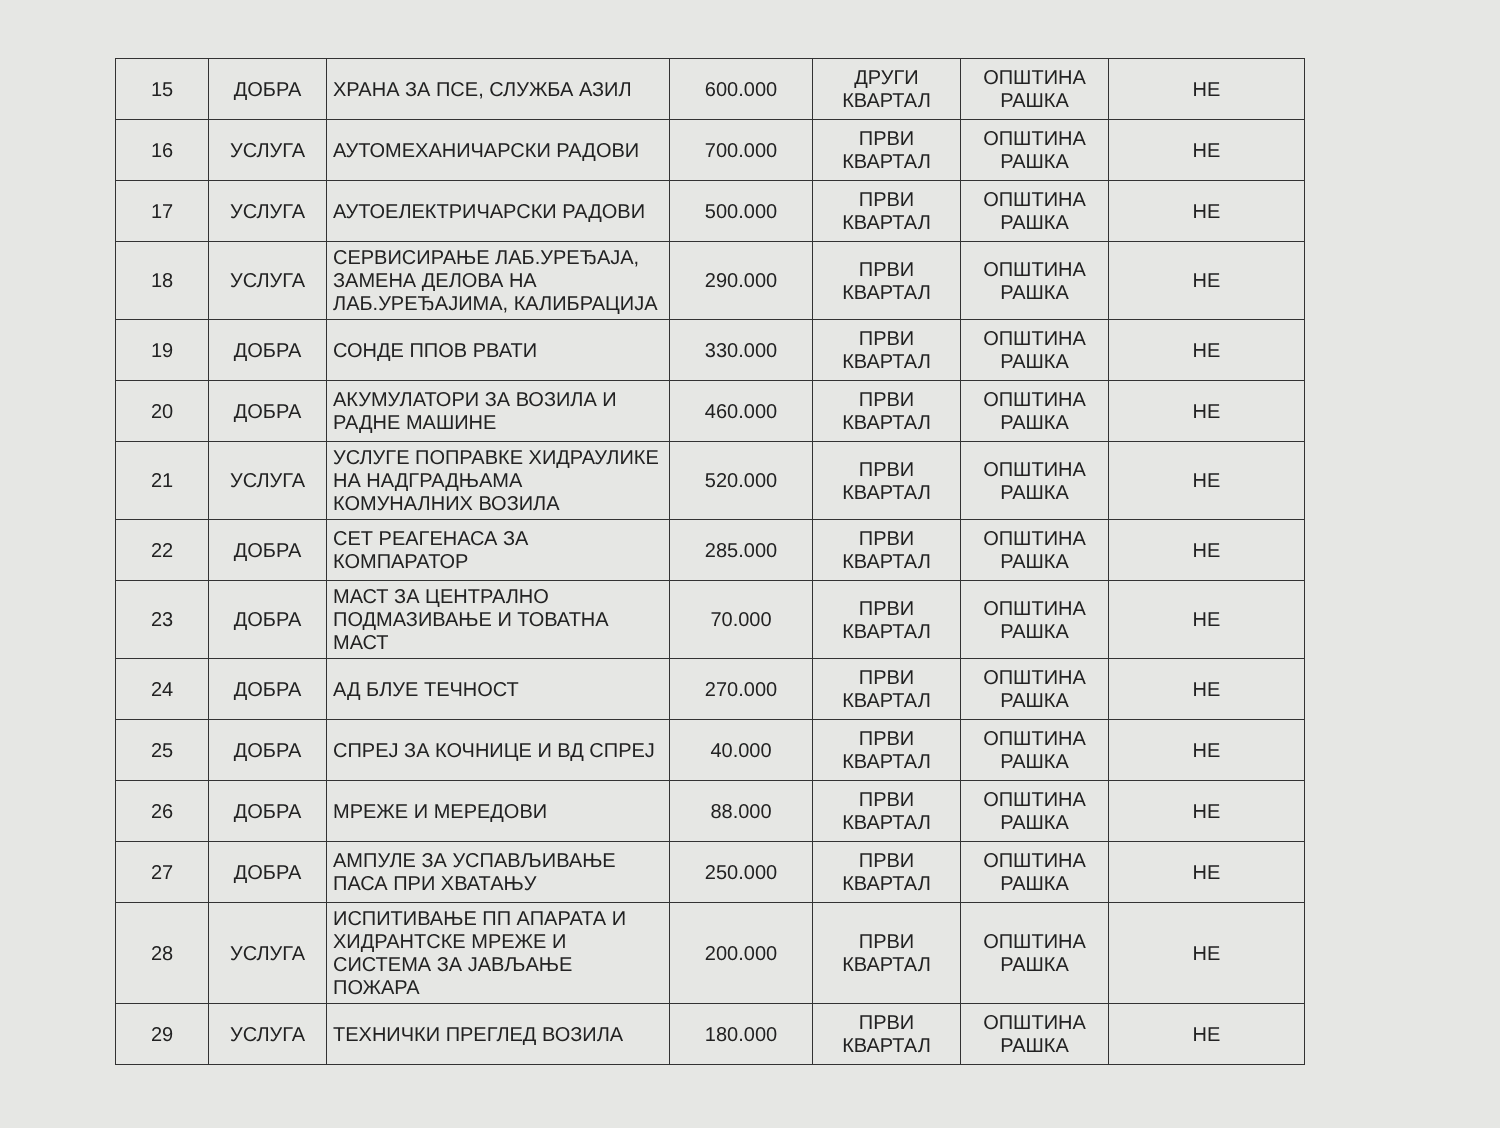| 15 | ДОБРА | ХРАНА ЗА ПСЕ, СЛУЖБА АЗИЛ | 600.000 | ДРУГИ КВАРТАЛ | ОПШТИНА РАШКА | НЕ |
| 16 | УСЛУГА | АУТОМЕХАНИЧАРСКИ РАДОВИ | 700.000 | ПРВИ КВАРТАЛ | ОПШТИНА РАШКА | НЕ |
| 17 | УСЛУГА | АУТОЕЛЕКТРИЧАРСКИ РАДОВИ | 500.000 | ПРВИ КВАРТАЛ | ОПШТИНА РАШКА | НЕ |
| 18 | УСЛУГА | СЕРВИСИРАЊЕ ЛАБ.УРЕЂАЈА, ЗАМЕНА ДЕЛОВА НА ЛАБ.УРЕЂАЈИМА, КАЛИБРАЦИЈА | 290.000 | ПРВИ КВАРТАЛ | ОПШТИНА РАШКА | НЕ |
| 19 | ДОБРА | СОНДЕ ППОВ РВАТИ | 330.000 | ПРВИ КВАРТАЛ | ОПШТИНА РАШКА | НЕ |
| 20 | ДОБРА | АКУМУЛАТОРИ ЗА ВОЗИЛА И РАДНЕ МАШИНЕ | 460.000 | ПРВИ КВАРТАЛ | ОПШТИНА РАШКА | НЕ |
| 21 | УСЛУГА | УСЛУГЕ ПОПРАВКЕ ХИДРАУЛИКЕ НА НАДГРАДЊАМА КОМУНАЛНИХ ВОЗИЛА | 520.000 | ПРВИ КВАРТАЛ | ОПШТИНА РАШКА | НЕ |
| 22 | ДОБРА | СЕТ РЕАГЕНАСА ЗА КОМПАРАТОР | 285.000 | ПРВИ КВАРТАЛ | ОПШТИНА РАШКА | НЕ |
| 23 | ДОБРА | МАСТ ЗА ЦЕНТРАЛНО ПОДМАЗИВАЊЕ И ТОВАТНА МАСТ | 70.000 | ПРВИ КВАРТАЛ | ОПШТИНА РАШКА | НЕ |
| 24 | ДОБРА | АД БЛУЕ ТЕЧНОСТ | 270.000 | ПРВИ КВАРТАЛ | ОПШТИНА РАШКА | НЕ |
| 25 | ДОБРА | СПРЕЈ ЗА КОЧНИЦЕ И ВД СПРЕЈ | 40.000 | ПРВИ КВАРТАЛ | ОПШТИНА РАШКА | НЕ |
| 26 | ДОБРА | МРЕЖЕ И МЕРЕДОВИ | 88.000 | ПРВИ КВАРТАЛ | ОПШТИНА РАШКА | НЕ |
| 27 | ДОБРА | АМПУЛЕ ЗА УСПАВЉИВАЊЕ ПАСА ПРИ ХВАТАЊУ | 250.000 | ПРВИ КВАРТАЛ | ОПШТИНА РАШКА | НЕ |
| 28 | УСЛУГА | ИСПИТИВАЊЕ ПП АПАРАТА И ХИДРАНТСКЕ МРЕЖЕ И СИСТЕМА ЗА ЈАВЉАЊЕ ПОЖАРА | 200.000 | ПРВИ КВАРТАЛ | ОПШТИНА РАШКА | НЕ |
| 29 | УСЛУГА | ТЕХНИЧКИ ПРЕГЛЕД ВОЗИЛА | 180.000 | ПРВИ КВАРТАЛ | ОПШТИНА РАШКА | НЕ |